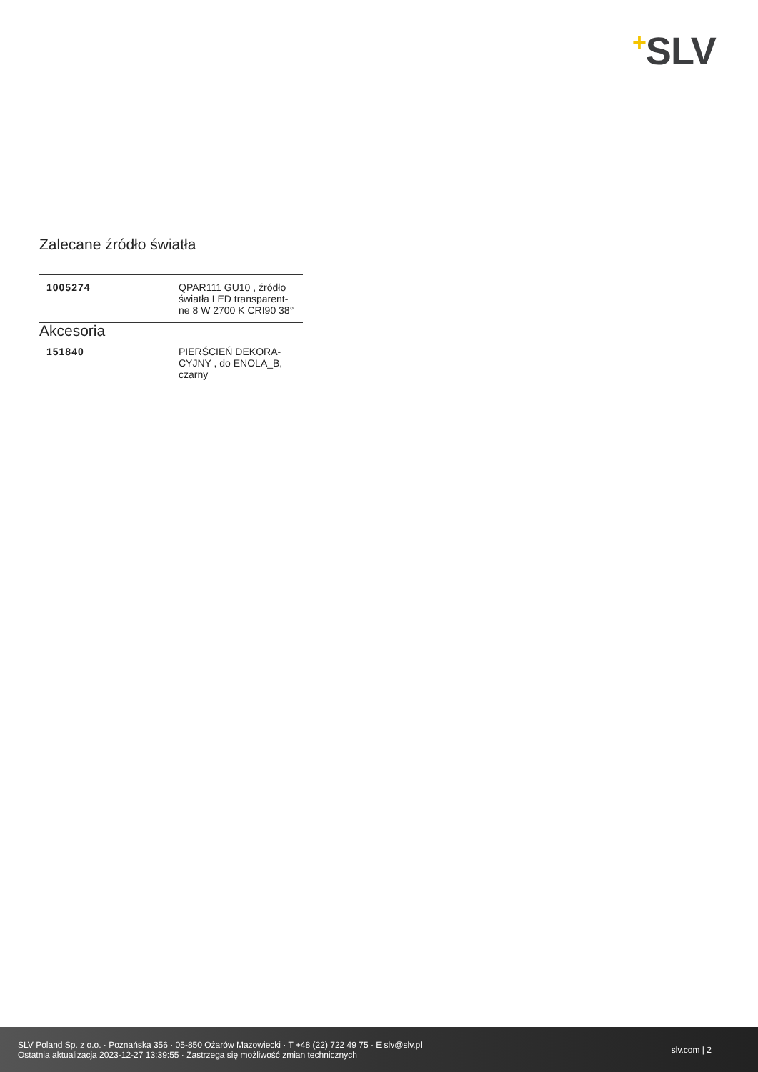+SLV
Zalecane źródło światła
| 1005274 | QPAR111 GU10 , źródło światła LED transparent­ne 8 W 2700 K CRI90 38° |
Akcesoria
| 151840 | PIERŚCIEŃ DEKORA­CYJNY , do ENOLA_B, czarny |
SLV Poland Sp. z o.o. · Poznańska 356 · 05-850 Ożarów Mazowiecki · T +48 (22) 722 49 75 · E slv@slv.pl
Ostatnia aktualizacja 2023-12-27 13:39:55 · Zastrzega się możliwość zmian technicznych
slv.com | 2